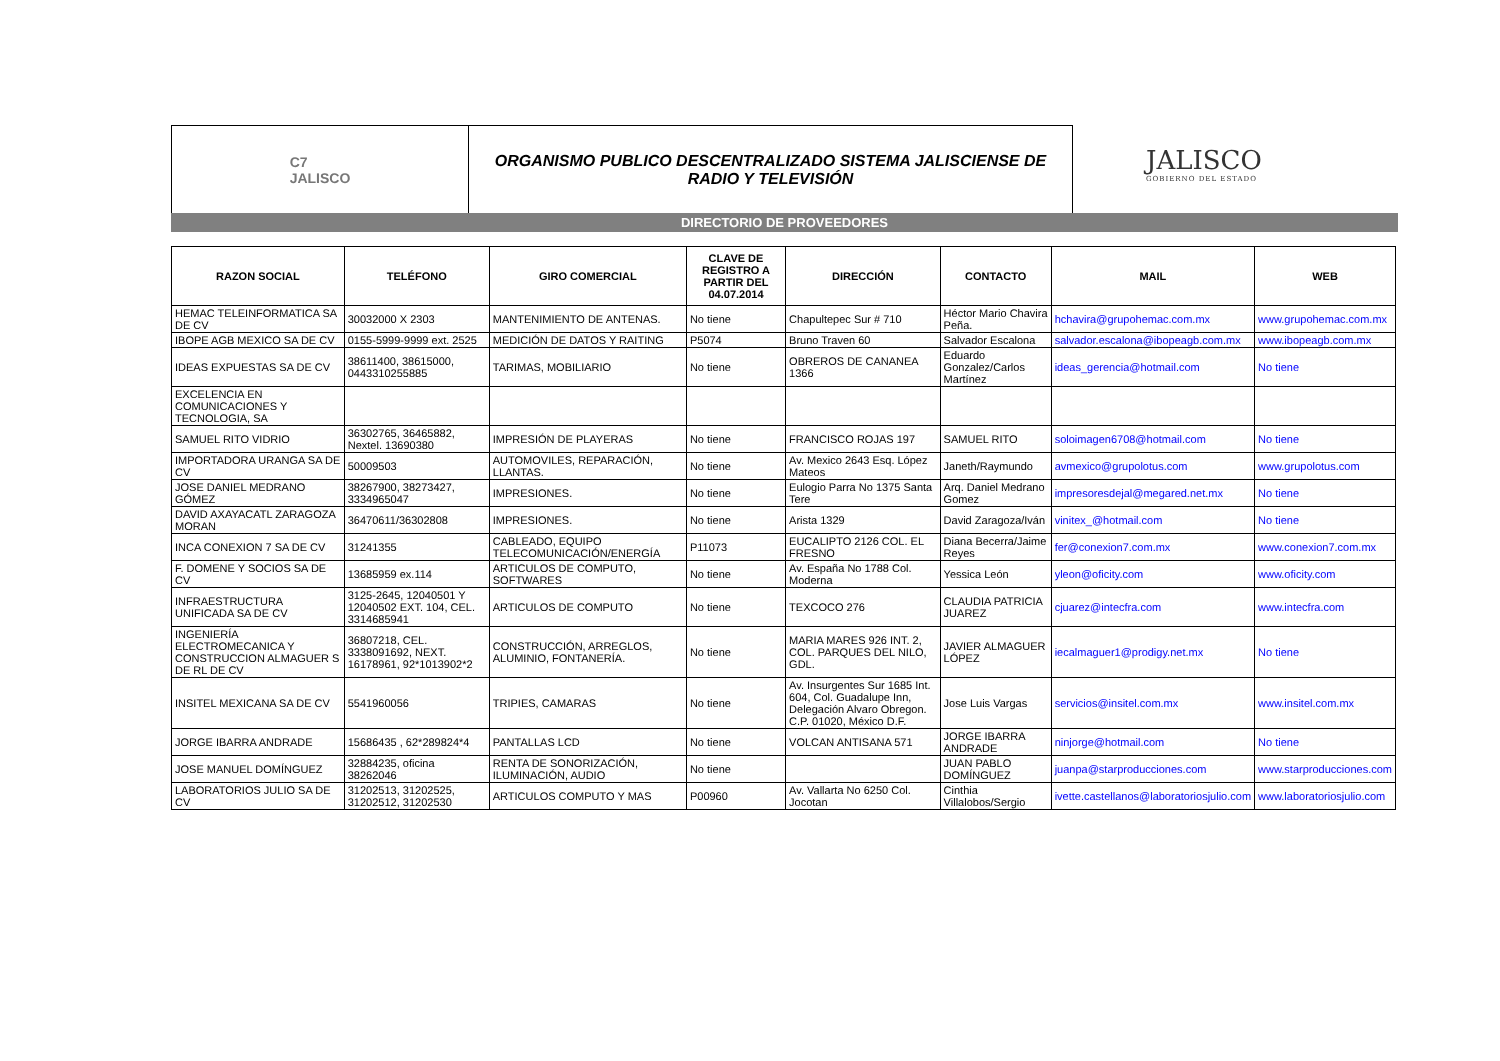C7
JALISCO
ORGANISMO PUBLICO DESCENTRALIZADO SISTEMA JALISCIENSE DE
RADIO Y TELEVISIÓN
JALISCO
GOBIERNO DEL ESTADO
DIRECTORIO DE PROVEEDORES
| RAZON SOCIAL | TELÉFONO | GIRO COMERCIAL | CLAVE DE REGISTRO A PARTIR DEL 04.07.2014 | DIRECCIÓN | CONTACTO | MAIL | WEB |
| --- | --- | --- | --- | --- | --- | --- | --- |
| HEMAC TELEINFORMATICA SA DE CV | 30032000 X 2303 | MANTENIMIENTO DE ANTENAS. | No tiene | Chapultepec Sur # 710 | Héctor Mario Chavira Peña. | hchavira@grupohemac.com.mx | www.grupohemac.com.mx |
| IBOPE AGB MEXICO SA DE CV | 0155-5999-9999 ext. 2525 | MEDICIÓN DE DATOS Y RAITING | P5074 | Bruno Traven 60 | Salvador Escalona | salvador.escalona@ibopeagb.com.mx | www.ibopeagb.com.mx |
| IDEAS EXPUESTAS SA DE CV | 38611400, 38615000, 0443310255885 | TARIMAS, MOBILIARIO | No tiene | OBREROS DE CANANEA 1366 | Eduardo Gonzalez/Carlos Martínez | ideas_gerencia@hotmail.com | No tiene |
| EXCELENCIA EN COMUNICACIONES Y TECNOLOGIA, SA | | | | | | | |
| SAMUEL RITO VIDRIO | 36302765, 36465882, Nextel. 13690380 | IMPRESIÓN DE PLAYERAS | No tiene | FRANCISCO ROJAS 197 | SAMUEL RITO | soloimagen6708@hotmail.com | No tiene |
| IMPORTADORA URANGA SA DE CV | 50009503 | AUTOMOVILES, REPARACIÓN, LLANTAS. | No tiene | Av. Mexico 2643 Esq. López Mateos | Janeth/Raymundo | avmexico@grupolotus.com | www.grupolotus.com |
| JOSE DANIEL MEDRANO GÓMEZ | 38267900, 38273427, 3334965047 | IMPRESIONES. | No tiene | Eulogio Parra No 1375 Santa Tere | Arq. Daniel Medrano Gomez | impresoresdejal@megared.net.mx | No tiene |
| DAVID AXAYACATL ZARAGOZA MORAN | 36470611/36302808 | IMPRESIONES. | No tiene | Arista 1329 | David Zaragoza/Iván | vinitex_@hotmail.com | No tiene |
| INCA CONEXION 7 SA DE CV | 31241355 | CABLEADO, EQUIPO TELECOMUNICACIÓN/ENERGÍA | P11073 | EUCALIPTO 2126 COL. EL FRESNO | Diana Becerra/Jaime Reyes | fer@conexion7.com.mx | www.conexion7.com.mx |
| F. DOMENE Y SOCIOS SA DE CV | 13685959 ex.114 | ARTICULOS DE COMPUTO, SOFTWARES | No tiene | Av. España No 1788 Col. Moderna | Yessica León | yleon@oficity.com | www.oficity.com |
| INFRAESTRUCTURA UNIFICADA SA DE CV | 3125-2645, 12040501 Y 12040502 EXT. 104, CEL. 3314685941 | ARTICULOS DE COMPUTO | No tiene | TEXCOCO 276 | CLAUDIA PATRICIA JUAREZ | cjuarez@intecfra.com | www.intecfra.com |
| INGENIERÍA ELECTROMECANICA Y CONSTRUCCION ALMAGUER S DE RL DE CV | 36807218, CEL. 3338091692, NEXT. 16178961, 92*1013902*2 | CONSTRUCCIÓN, ARREGLOS, ALUMINIO, FONTANERÍA. | No tiene | MARIA MARES 926 INT. 2, COL. PARQUES DEL NILO, GDL. | JAVIER ALMAGUER LÓPEZ | iecalmaguer1@prodigy.net.mx | No tiene |
| INSITEL MEXICANA SA DE CV | 5541960056 | TRIPIES, CAMARAS | No tiene | Av. Insurgentes Sur 1685 Int. 604, Col. Guadalupe Inn, Delegación Alvaro Obregon. C.P. 01020, México D.F. | Jose Luis Vargas | servicios@insitel.com.mx | www.insitel.com.mx |
| JORGE IBARRA ANDRADE | 15686435 , 62*289824*4 | PANTALLAS LCD | No tiene | VOLCAN ANTISANA 571 | JORGE IBARRA ANDRADE | ninjorge@hotmail.com | No tiene |
| JOSE MANUEL DOMÍNGUEZ | 32884235, oficina 38262046 | RENTA DE SONORIZACIÓN, ILUMINACIÓN, AUDIO | No tiene | | JUAN PABLO DOMÍNGUEZ | juanpa@starproducciones.com | www.starproducciones.com |
| LABORATORIOS JULIO SA DE CV | 31202513, 31202525, 31202512, 31202530 | ARTICULOS COMPUTO Y MAS | P00960 | Av. Vallarta No 6250 Col. Jocotan | Cinthia Villalobos/Sergio | ivette.castellanos@laboratoriosjulio.com | www.laboratoriosjulio.com |